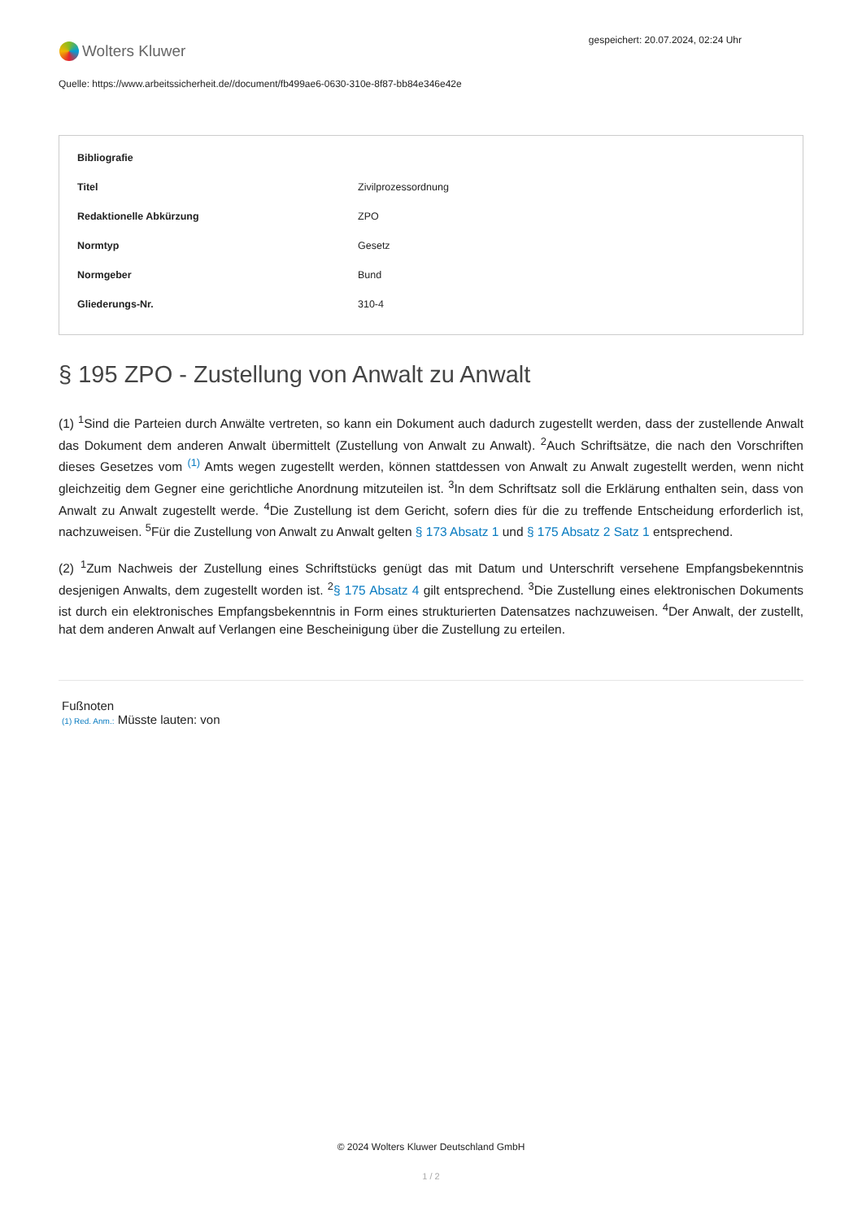Wolters Kluwer
gespeichert: 20.07.2024, 02:24 Uhr
Quelle: https://www.arbeitssicherheit.de//document/fb499ae6-0630-310e-8f87-bb84e346e42e
| Bibliografie | |
| --- | --- |
| Titel | Zivilprozessordnung |
| Redaktionelle Abkürzung | ZPO |
| Normtyp | Gesetz |
| Normgeber | Bund |
| Gliederungs-Nr. | 310-4 |
§ 195 ZPO - Zustellung von Anwalt zu Anwalt
(1) <sup>1</sup>Sind die Parteien durch Anwälte vertreten, so kann ein Dokument auch dadurch zugestellt werden, dass der zustellende Anwalt das Dokument dem anderen Anwalt übermittelt (Zustellung von Anwalt zu Anwalt). <sup>2</sup>Auch Schriftsätze, die nach den Vorschriften dieses Gesetzes vom <sup>(1)</sup> Amts wegen zugestellt werden, können stattdessen von Anwalt zu Anwalt zugestellt werden, wenn nicht gleichzeitig dem Gegner eine gerichtliche Anordnung mitzuteilen ist. <sup>3</sup>In dem Schriftsatz soll die Erklärung enthalten sein, dass von Anwalt zu Anwalt zugestellt werde. <sup>4</sup>Die Zustellung ist dem Gericht, sofern dies für die zu treffende Entscheidung erforderlich ist, nachzuweisen. <sup>5</sup>Für die Zustellung von Anwalt zu Anwalt gelten § 173 Absatz 1 und § 175 Absatz 2 Satz 1 entsprechend.
(2) <sup>1</sup>Zum Nachweis der Zustellung eines Schriftstücks genügt das mit Datum und Unterschrift versehene Empfangsbekenntnis desjenigen Anwalts, dem zugestellt worden ist. <sup>2</sup>§ 175 Absatz 4 gilt entsprechend. <sup>3</sup>Die Zustellung eines elektronischen Dokuments ist durch ein elektronisches Empfangsbekenntnis in Form eines strukturierten Datensatzes nachzuweisen. <sup>4</sup>Der Anwalt, der zustellt, hat dem anderen Anwalt auf Verlangen eine Bescheinigung über die Zustellung zu erteilen.
Fußnoten
(1) Red. Anm.: Müsste lauten: von
© 2024 Wolters Kluwer Deutschland GmbH
1 / 2